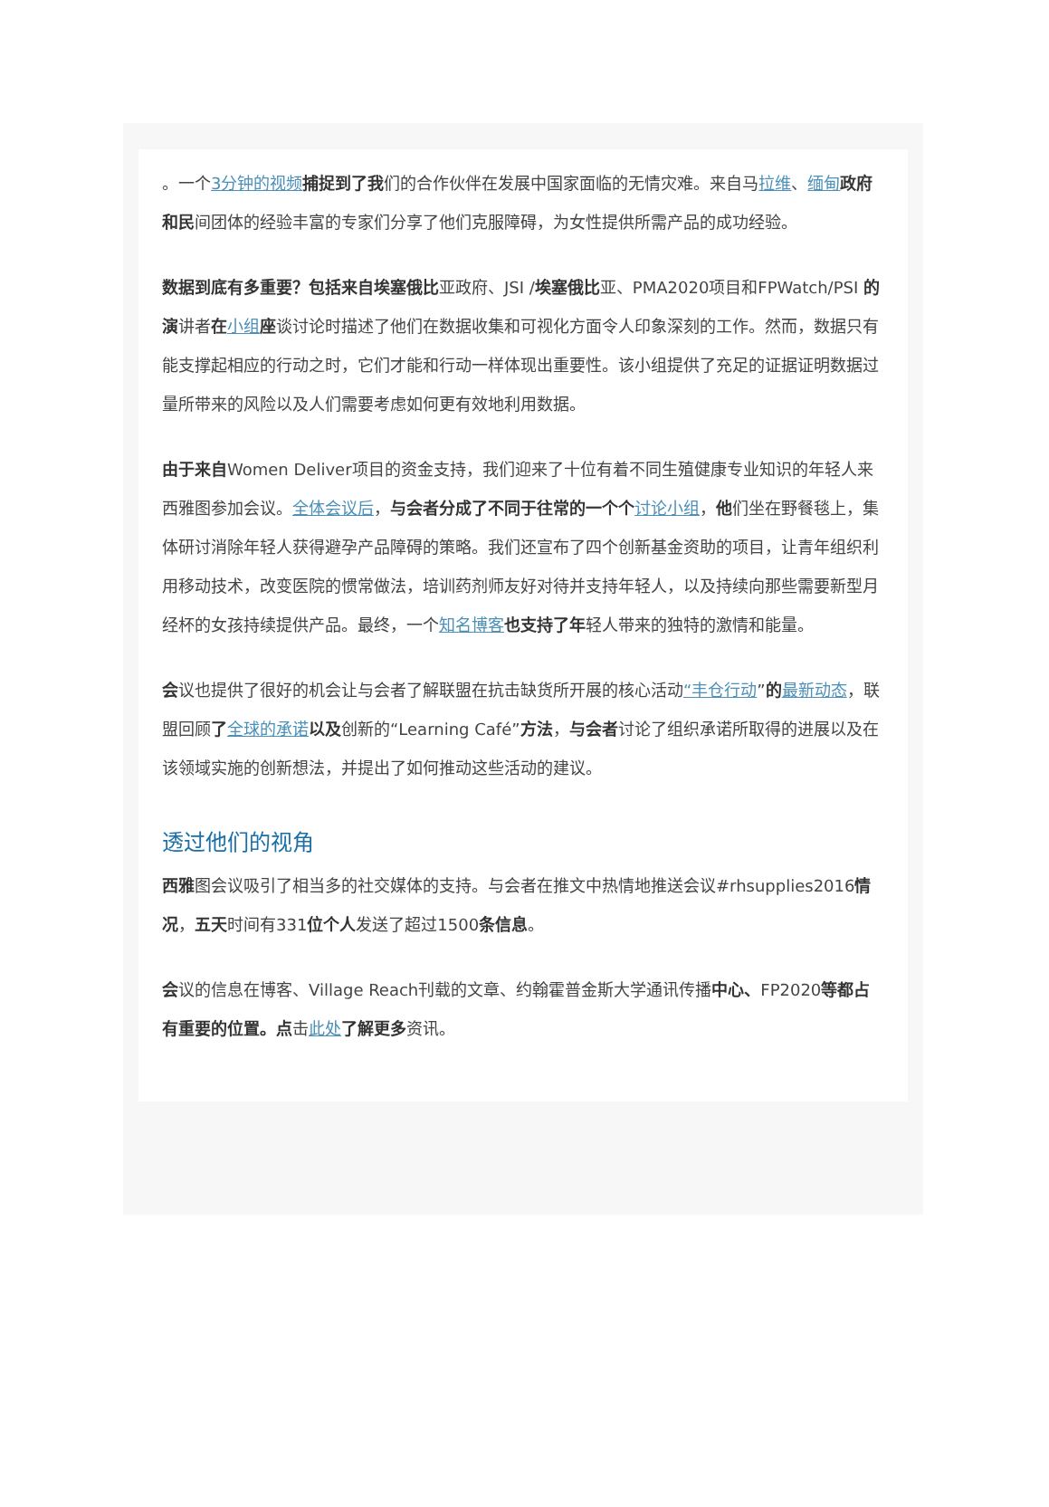。一个3分钟的视频 捕捉到了我们的合作伙伴在发展中国家面临的无情灾难。来自马拉维、缅甸 政府和民间团体的经验丰富的专家们分享了他们克服障碍，为女性提供所需产品的成功经验。
数据到底有多重要？包括来自埃塞俄比亚政府、JSI /埃塞俄比亚、PMA2020项目和FPWatch/PSI 的演讲者在小组 座谈讨论时描述了他们在数据收集和可视化方面令人印象深刻的工作。然而，数据只有能支撑起相应的行动之时，它们才能和行动一样体现出重要性。该小组提供了充足的证据证明数据过量所带来的风险以及人们需要考虑如何更有效地利用数据。
由于来自Women Deliver项目的资金支持，我们迎来了十位有着不同生殖健康专业知识的年轻人来西雅图参加会议。全体会议后，与会者分成了不同于往常的一个个 讨论小组，他们坐在野餐毯上，集体研讨消除年轻人获得避孕产品障碍的策略。我们还宣布了四个创新基金资助的项目，让青年组织利用移动技术，改变医院的惯常做法，培训药剂师友好对待并支持年轻人，以及持续向那些需要新型月经杯的女孩持续提供产品。最终，一个知名博客 也支持了年轻人带来的独特的激情和能量。
会议也提供了很好的机会让与会者了解联盟在抗击缺货所开展的核心活动“丰仓行动”的最新动态，联盟回顾了全球的承诺 以及创新的“Learning Café”方法，与会者讨论了组织承诺所取得的进展以及在该领域实施的创新想法，并提出了如何推动这些活动的建议。
透过他们的视角
西雅图会议吸引了相当多的社交媒体的支持。与会者在推文中热情地推送会议#rhsupplies2016情况，五天时间有331位个人发送了超过1500条信息。
会议的信息在博客、Village Reach刊载的文章、约翰霍普金斯大学通讯传播中心、FP2020等都占有重要的位置。点击此处 了解更多资讯。